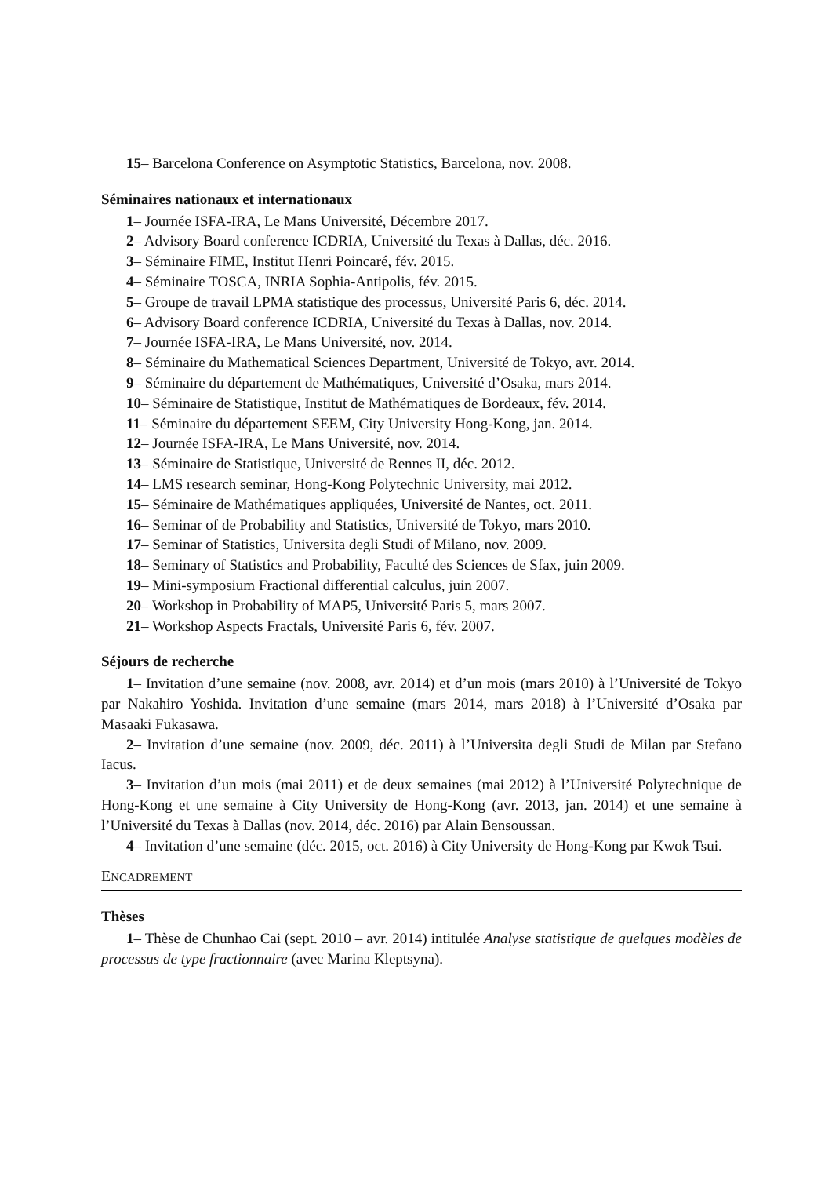15– Barcelona Conference on Asymptotic Statistics, Barcelona, nov. 2008.
Séminaires nationaux et internationaux
1– Journée ISFA-IRA, Le Mans Université, Décembre 2017.
2– Advisory Board conference ICDRIA, Université du Texas à Dallas, déc. 2016.
3– Séminaire FIME, Institut Henri Poincaré, fév. 2015.
4– Séminaire TOSCA, INRIA Sophia-Antipolis, fév. 2015.
5– Groupe de travail LPMA statistique des processus, Université Paris 6, déc. 2014.
6– Advisory Board conference ICDRIA, Université du Texas à Dallas, nov. 2014.
7– Journée ISFA-IRA, Le Mans Université, nov. 2014.
8– Séminaire du Mathematical Sciences Department, Université de Tokyo, avr. 2014.
9– Séminaire du département de Mathématiques, Université d’Osaka, mars 2014.
10– Séminaire de Statistique, Institut de Mathématiques de Bordeaux, fév. 2014.
11– Séminaire du département SEEM, City University Hong-Kong, jan. 2014.
12– Journée ISFA-IRA, Le Mans Université, nov. 2014.
13– Séminaire de Statistique, Université de Rennes II, déc. 2012.
14– LMS research seminar, Hong-Kong Polytechnic University, mai 2012.
15– Séminaire de Mathématiques appliquées, Université de Nantes, oct. 2011.
16– Seminar of de Probability and Statistics, Université de Tokyo, mars 2010.
17– Seminar of Statistics, Universita degli Studi of Milano, nov. 2009.
18– Seminary of Statistics and Probability, Faculté des Sciences de Sfax, juin 2009.
19– Mini-symposium Fractional differential calculus, juin 2007.
20– Workshop in Probability of MAP5, Université Paris 5, mars 2007.
21– Workshop Aspects Fractals, Université Paris 6, fév. 2007.
Séjours de recherche
1– Invitation d’une semaine (nov. 2008, avr. 2014) et d’un mois (mars 2010) à l’Université de Tokyo par Nakahiro Yoshida. Invitation d’une semaine (mars 2014, mars 2018) à l’Université d’Osaka par Masaaki Fukasawa.
2– Invitation d’une semaine (nov. 2009, déc. 2011) à l’Universita degli Studi de Milan par Stefano Iacus.
3– Invitation d’un mois (mai 2011) et de deux semaines (mai 2012) à l’Université Polytechnique de Hong-Kong et une semaine à City University de Hong-Kong (avr. 2013, jan. 2014) et une semaine à l’Université du Texas à Dallas (nov. 2014, déc. 2016) par Alain Bensoussan.
4– Invitation d’une semaine (déc. 2015, oct. 2016) à City University de Hong-Kong par Kwok Tsui.
ENCADREMENT
Thèses
1– Thèse de Chunhao Cai (sept. 2010 – avr. 2014) intitulée Analyse statistique de quelques modèles de processus de type fractionnaire (avec Marina Kleptsyna).